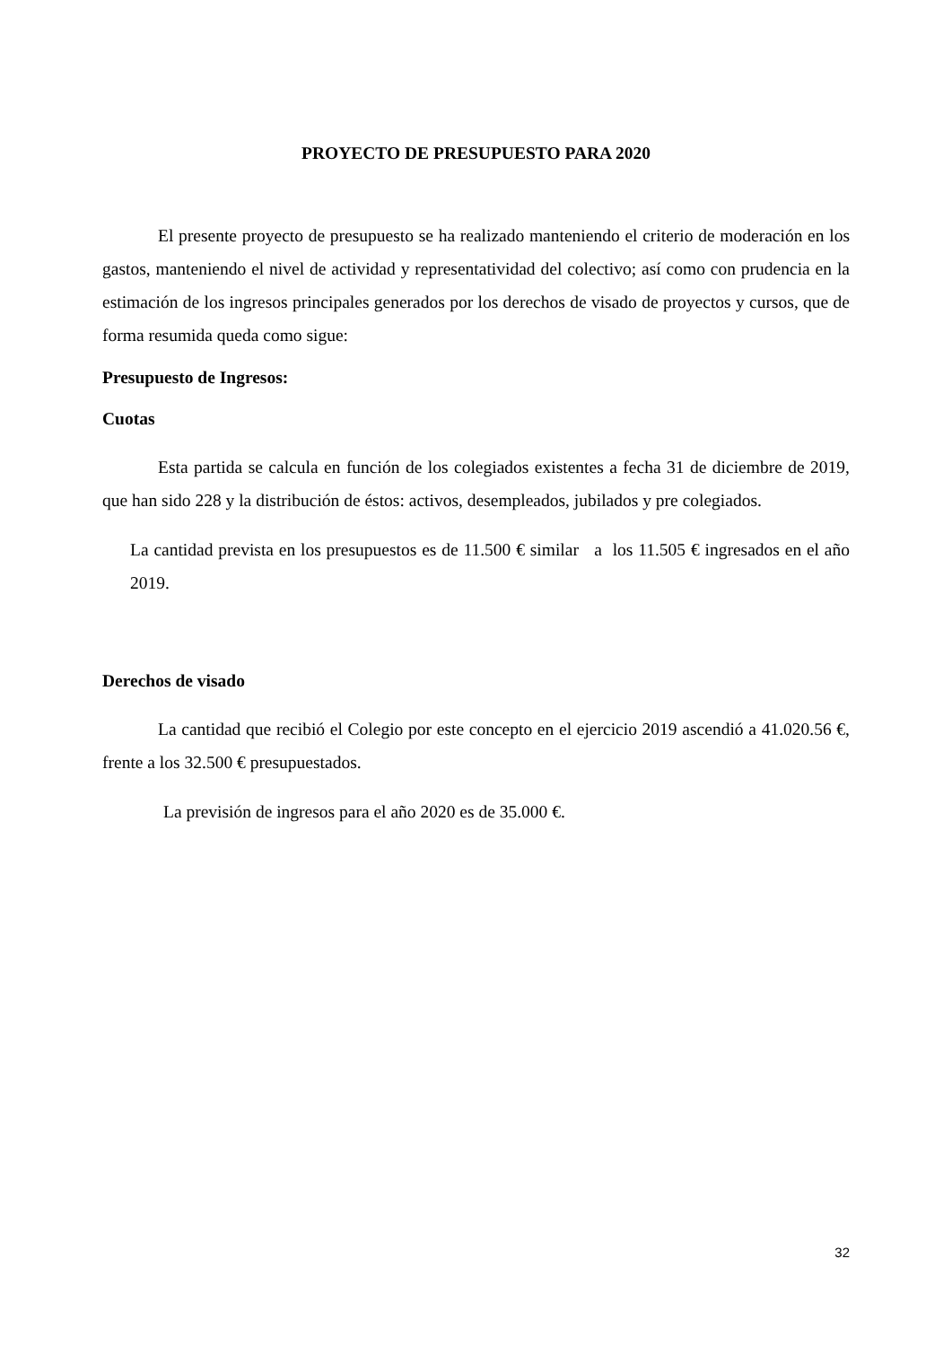PROYECTO DE PRESUPUESTO PARA 2020
El presente proyecto de presupuesto se ha realizado manteniendo el criterio de moderación en los gastos, manteniendo el nivel de actividad y representatividad del colectivo; así como con prudencia en la estimación de los ingresos principales generados por los derechos de visado de proyectos y cursos, que de forma resumida queda como sigue:
Presupuesto de Ingresos:
Cuotas
Esta partida se calcula en función de los colegiados existentes a fecha 31 de diciembre de 2019, que han sido 228 y la distribución de éstos: activos, desempleados, jubilados y pre colegiados.
La cantidad prevista en los presupuestos es de 11.500 € similar a los 11.505 € ingresados en el año 2019.
Derechos de visado
La cantidad que recibió el Colegio por este concepto en el ejercicio 2019 ascendió a 41.020.56 €, frente a los 32.500 € presupuestados.
La previsión de ingresos para el año 2020 es de 35.000 €.
32